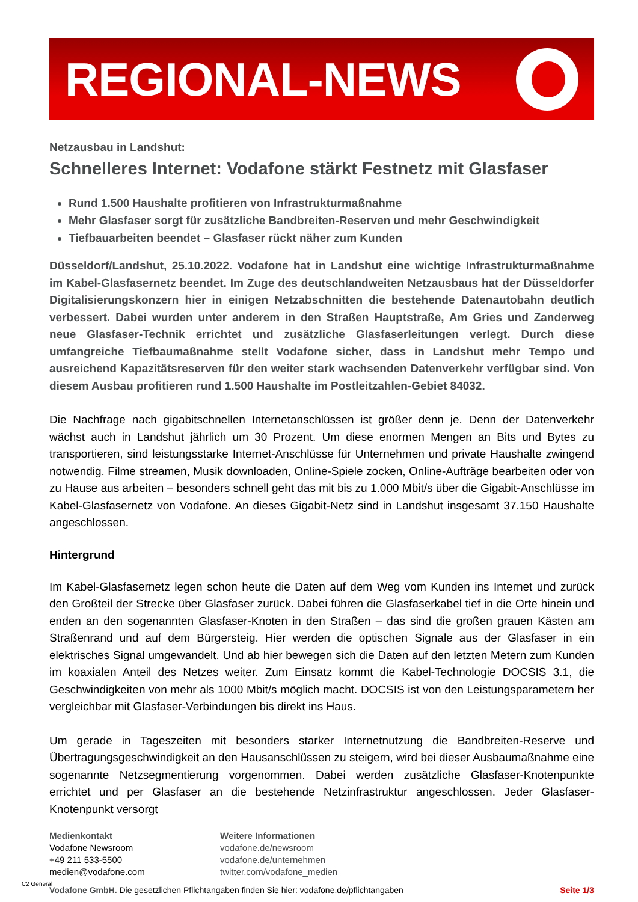REGIONAL-NEWS
Netzausbau in Landshut:
Schnelleres Internet: Vodafone stärkt Festnetz mit Glasfaser
Rund 1.500 Haushalte profitieren von Infrastrukturmaßnahme
Mehr Glasfaser sorgt für zusätzliche Bandbreiten-Reserven und mehr Geschwindigkeit
Tiefbauarbeiten beendet – Glasfaser rückt näher zum Kunden
Düsseldorf/Landshut, 25.10.2022. Vodafone hat in Landshut eine wichtige Infrastrukturmaßnahme im Kabel-Glasfasernetz beendet. Im Zuge des deutschlandweiten Netzausbaus hat der Düsseldorfer Digitalisierungskonzern hier in einigen Netzabschnitten die bestehende Datenautobahn deutlich verbessert. Dabei wurden unter anderem in den Straßen Hauptstraße, Am Gries und Zanderweg neue Glasfaser-Technik errichtet und zusätzliche Glasfaserleitungen verlegt. Durch diese umfangreiche Tiefbaumaßnahme stellt Vodafone sicher, dass in Landshut mehr Tempo und ausreichend Kapazitätsreserven für den weiter stark wachsenden Datenverkehr verfügbar sind. Von diesem Ausbau profitieren rund 1.500 Haushalte im Postleitzahlen-Gebiet 84032.
Die Nachfrage nach gigabitschnellen Internetanschlüssen ist größer denn je. Denn der Datenverkehr wächst auch in Landshut jährlich um 30 Prozent. Um diese enormen Mengen an Bits und Bytes zu transportieren, sind leistungsstarke Internet-Anschlüsse für Unternehmen und private Haushalte zwingend notwendig. Filme streamen, Musik downloaden, Online-Spiele zocken, Online-Aufträge bearbeiten oder von zu Hause aus arbeiten – besonders schnell geht das mit bis zu 1.000 Mbit/s über die Gigabit-Anschlüsse im Kabel-Glasfasernetz von Vodafone. An dieses Gigabit-Netz sind in Landshut insgesamt 37.150 Haushalte angeschlossen.
Hintergrund
Im Kabel-Glasfasernetz legen schon heute die Daten auf dem Weg vom Kunden ins Internet und zurück den Großteil der Strecke über Glasfaser zurück. Dabei führen die Glasfaserkabel tief in die Orte hinein und enden an den sogenannten Glasfaser-Knoten in den Straßen – das sind die großen grauen Kästen am Straßenrand und auf dem Bürgersteig. Hier werden die optischen Signale aus der Glasfaser in ein elektrisches Signal umgewandelt. Und ab hier bewegen sich die Daten auf den letzten Metern zum Kunden im koaxialen Anteil des Netzes weiter. Zum Einsatz kommt die Kabel-Technologie DOCSIS 3.1, die Geschwindigkeiten von mehr als 1000 Mbit/s möglich macht. DOCSIS ist von den Leistungsparametern her vergleichbar mit Glasfaser-Verbindungen bis direkt ins Haus.
Um gerade in Tageszeiten mit besonders starker Internetnutzung die Bandbreiten-Reserve und Übertragungsgeschwindigkeit an den Hausanschlüssen zu steigern, wird bei dieser Ausbaumaßnahme eine sogenannte Netzsegmentierung vorgenommen. Dabei werden zusätzliche Glasfaser-Knotenpunkte errichtet und per Glasfaser an die bestehende Netzinfrastruktur angeschlossen. Jeder Glasfaser-Knotenpunkt versorgt
Medienkontakt
Vodafone Newsroom
+49 211 533-5500
medien@vodafone.com
Weitere Informationen
vodafone.de/newsroom
vodafone.de/unternehmen
twitter.com/vodafone_medien
Vodafone GmbH. Die gesetzlichen Pflichtangaben finden Sie hier: vodafone.de/pflichtangaben Seite 1/3
C2 General